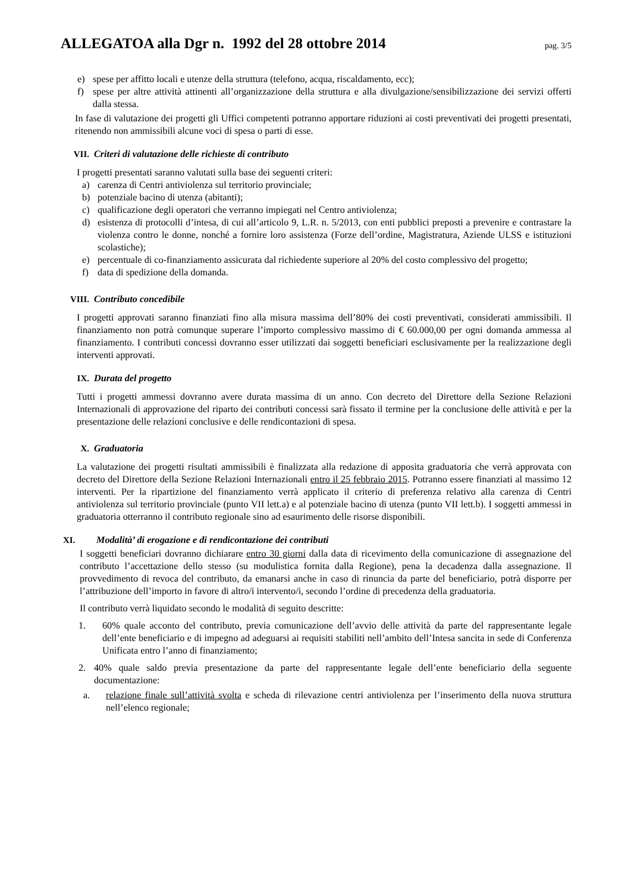ALLEGATOA alla Dgr n. 1992 del 28 ottobre 2014 pag. 3/5
e) spese per affitto locali e utenze della struttura (telefono, acqua, riscaldamento, ecc);
f) spese per altre attività attinenti all’organizzazione della struttura e alla divulgazione/sensibilizzazione dei servizi offerti dalla stessa.
In fase di valutazione dei progetti gli Uffici competenti potranno apportare riduzioni ai costi preventivati dei progetti presentati, ritenendo non ammissibili alcune voci di spesa o parti di esse.
VII. Criteri di valutazione delle richieste di contributo
I progetti presentati saranno valutati sulla base dei seguenti criteri:
a) carenza di Centri antiviolenza sul territorio provinciale;
b) potenziale bacino di utenza (abitanti);
c) qualificazione degli operatori che verranno impiegati nel Centro antiviolenza;
d) esistenza di protocolli d’intesa, di cui all’articolo 9, L.R. n. 5/2013, con enti pubblici preposti a prevenire e contrastare la violenza contro le donne, nonché a fornire loro assistenza (Forze dell’ordine, Magistratura, Aziende ULSS e istituzioni scolastiche);
e) percentuale di co-finanziamento assicurata dal richiedente superiore al 20% del costo complessivo del progetto;
f) data di spedizione della domanda.
VIII. Contributo concedibile
I progetti approvati saranno finanziati fino alla misura massima dell’80% dei costi preventivati, considerati ammissibili. Il finanziamento non potrà comunque superare l’importo complessivo massimo di € 60.000,00 per ogni domanda ammessa al finanziamento. I contributi concessi dovranno esser utilizzati dai soggetti beneficiari esclusivamente per la realizzazione degli interventi approvati.
IX. Durata del progetto
Tutti i progetti ammessi dovranno avere durata massima di un anno. Con decreto del Direttore della Sezione Relazioni Internazionali di approvazione del riparto dei contributi concessi sarà fissato il termine per la conclusione delle attività e per la presentazione delle relazioni conclusive e delle rendicontazioni di spesa.
X. Graduatoria
La valutazione dei progetti risultati ammissibili è finalizzata alla redazione di apposita graduatoria che verrà approvata con decreto del Direttore della Sezione Relazioni Internazionali entro il 25 febbraio 2015. Potranno essere finanziati al massimo 12 interventi. Per la ripartizione del finanziamento verrà applicato il criterio di preferenza relativo alla carenza di Centri antiviolenza sul territorio provinciale (punto VII lett.a) e al potenziale bacino di utenza (punto VII lett.b). I soggetti ammessi in graduatoria otterranno il contributo regionale sino ad esaurimento delle risorse disponibili.
XI. Modalità’ di erogazione e di rendicontazione dei contributi
I soggetti beneficiari dovranno dichiarare entro 30 giorni dalla data di ricevimento della comunicazione di assegnazione del contributo l’accettazione dello stesso (su modulistica fornita dalla Regione), pena la decadenza dalla assegnazione. Il provvedimento di revoca del contributo, da emanarsi anche in caso di rinuncia da parte del beneficiario, potrà disporre per l’attribuzione dell’importo in favore di altro/i intervento/i, secondo l’ordine di precedenza della graduatoria.
Il contributo verrà liquidato secondo le modalità di seguito descritte:
1. 60% quale acconto del contributo, previa comunicazione dell’avvio delle attività da parte del rappresentante legale dell’ente beneficiario e di impegno ad adeguarsi ai requisiti stabiliti nell’ambito dell’Intesa sancita in sede di Conferenza Unificata entro l’anno di finanziamento;
2. 40% quale saldo previa presentazione da parte del rappresentante legale dell’ente beneficiario della seguente documentazione:
a. relazione finale sull’attività svolta e scheda di rilevazione centri antiviolenza per l’inserimento della nuova struttura nell’elenco regionale;